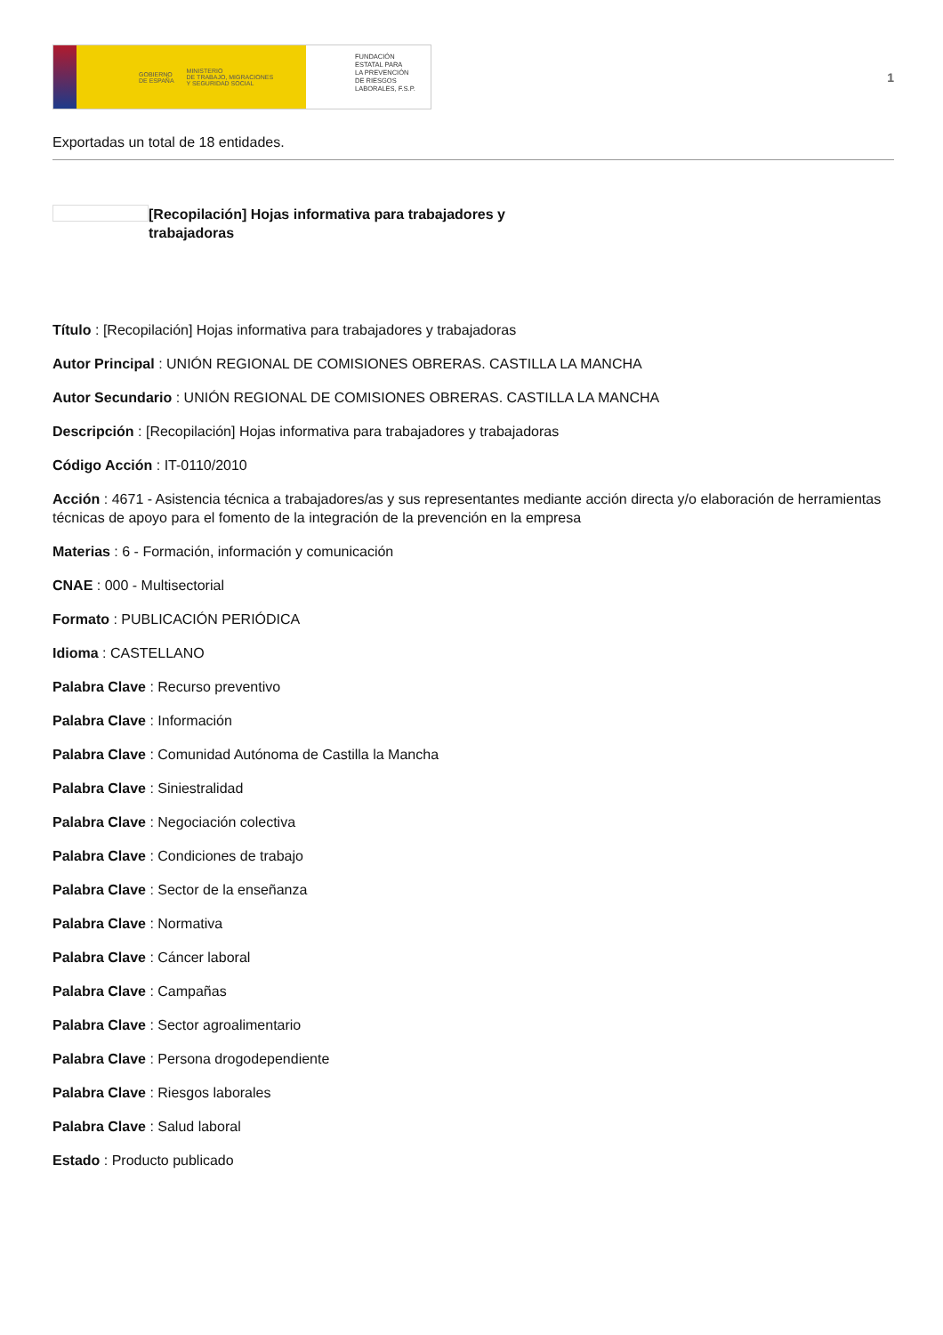GOBIERNO
DE ESPAÑA MINISTERIO
DE TRABAJO, MIGRACIONES
Y SEGURIDAD SOCIAL
FUNDACIÓN
ESTATAL PARA
LA PREVENCIÓN
DE RIESGOS
LABORALES, F.S.P.
1
Exportadas un total de 18 entidades.
[Recopilación] Hojas informativa para trabajadores y trabajadoras
Título : [Recopilación] Hojas informativa para trabajadores y trabajadoras
Autor Principal : UNIÓN REGIONAL DE COMISIONES OBRERAS. CASTILLA LA MANCHA
Autor Secundario : UNIÓN REGIONAL DE COMISIONES OBRERAS. CASTILLA LA MANCHA
Descripción : [Recopilación] Hojas informativa para trabajadores y trabajadoras
Código Acción : IT-0110/2010
Acción : 4671 - Asistencia técnica a trabajadores/as y sus representantes mediante acción directa y/o elaboración de herramientas técnicas de apoyo para el fomento de la integración de la prevención en la empresa
Materias : 6 - Formación, información y comunicación
CNAE : 000 - Multisectorial
Formato : PUBLICACIÓN PERIÓDICA
Idioma : CASTELLANO
Palabra Clave : Recurso preventivo
Palabra Clave : Información
Palabra Clave : Comunidad Autónoma de Castilla la Mancha
Palabra Clave : Siniestralidad
Palabra Clave : Negociación colectiva
Palabra Clave : Condiciones de trabajo
Palabra Clave : Sector de la enseñanza
Palabra Clave : Normativa
Palabra Clave : Cáncer laboral
Palabra Clave : Campañas
Palabra Clave : Sector agroalimentario
Palabra Clave : Persona drogodependiente
Palabra Clave : Riesgos laborales
Palabra Clave : Salud laboral
Estado : Producto publicado